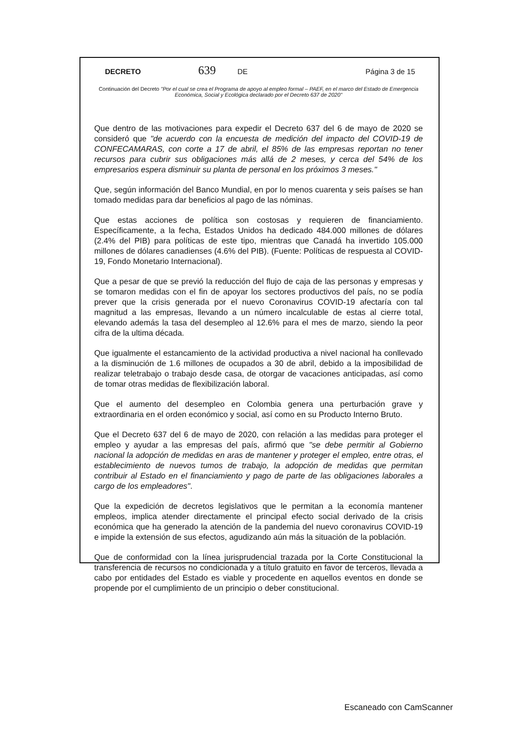DECRETO 639 DE Página 3 de 15
Continuación del Decreto "Por el cual se crea el Programa de apoyo al empleo formal – PAEF, en el marco del Estado de Emergencia Económica, Social y Ecológica declarado por el Decreto 637 de 2020"
Que dentro de las motivaciones para expedir el Decreto 637 del 6 de mayo de 2020 se consideró que "de acuerdo con la encuesta de medición del impacto del COVID-19 de CONFECAMARAS, con corte a 17 de abril, el 85% de las empresas reportan no tener recursos para cubrir sus obligaciones más allá de 2 meses, y cerca del 54% de los empresarios espera disminuir su planta de personal en los próximos 3 meses."
Que, según información del Banco Mundial, en por lo menos cuarenta y seis países se han tomado medidas para dar beneficios al pago de las nóminas.
Que estas acciones de política son costosas y requieren de financiamiento. Específicamente, a la fecha, Estados Unidos ha dedicado 484.000 millones de dólares (2.4% del PIB) para políticas de este tipo, mientras que Canadá ha invertido 105.000 millones de dólares canadienses (4.6% del PIB). (Fuente: Políticas de respuesta al COVID-19, Fondo Monetario Internacional).
Que a pesar de que se previó la reducción del flujo de caja de las personas y empresas y se tomaron medidas con el fin de apoyar los sectores productivos del país, no se podía prever que la crisis generada por el nuevo Coronavirus COVID-19 afectaría con tal magnitud a las empresas, llevando a un número incalculable de estas al cierre total, elevando además la tasa del desempleo al 12.6% para el mes de marzo, siendo la peor cifra de la ultima década.
Que igualmente el estancamiento de la actividad productiva a nivel nacional ha conllevado a la disminución de 1.6 millones de ocupados a 30 de abril, debido a la imposibilidad de realizar teletrabajo o trabajo desde casa, de otorgar de vacaciones anticipadas, así como de tomar otras medidas de flexibilización laboral.
Que el aumento del desempleo en Colombia genera una perturbación grave y extraordinaria en el orden económico y social, así como en su Producto Interno Bruto.
Que el Decreto 637 del 6 de mayo de 2020, con relación a las medidas para proteger el empleo y ayudar a las empresas del país, afirmó que "se debe permitir al Gobierno nacional la adopción de medidas en aras de mantener y proteger el empleo, entre otras, el establecimiento de nuevos tumos de trabajo, la adopción de medidas que permitan contribuir al Estado en el financiamiento y pago de parte de las obligaciones laborales a cargo de los empleadores".
Que la expedición de decretos legislativos que le permitan a la economía mantener empleos, implica atender directamente el principal efecto social derivado de la crisis económica que ha generado la atención de la pandemia del nuevo coronavirus COVID-19 e impide la extensión de sus efectos, agudizando aún más la situación de la población.
Que de conformidad con la línea jurisprudencial trazada por la Corte Constitucional la transferencia de recursos no condicionada y a título gratuito en favor de terceros, llevada a cabo por entidades del Estado es viable y procedente en aquellos eventos en donde se propende por el cumplimiento de un principio o deber constitucional.
Escaneado con CamScanner